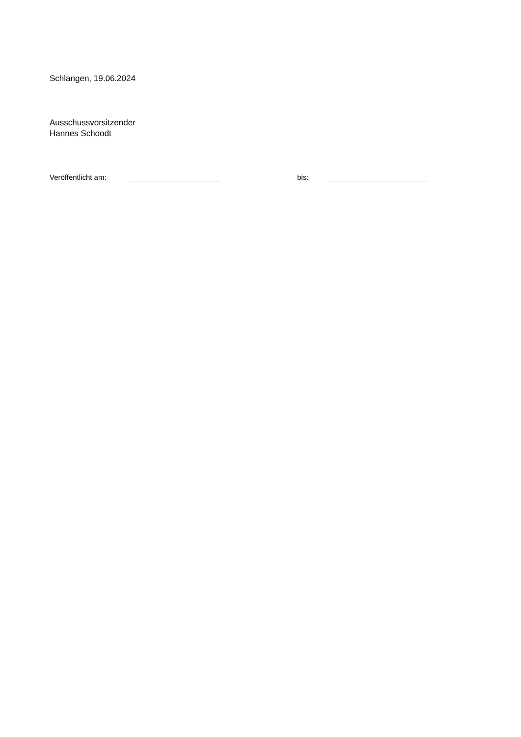Schlangen, 19.06.2024
Ausschussvorsitzender
Hannes Schoodt
Veröffentlicht am: ______________________ bis: ________________________